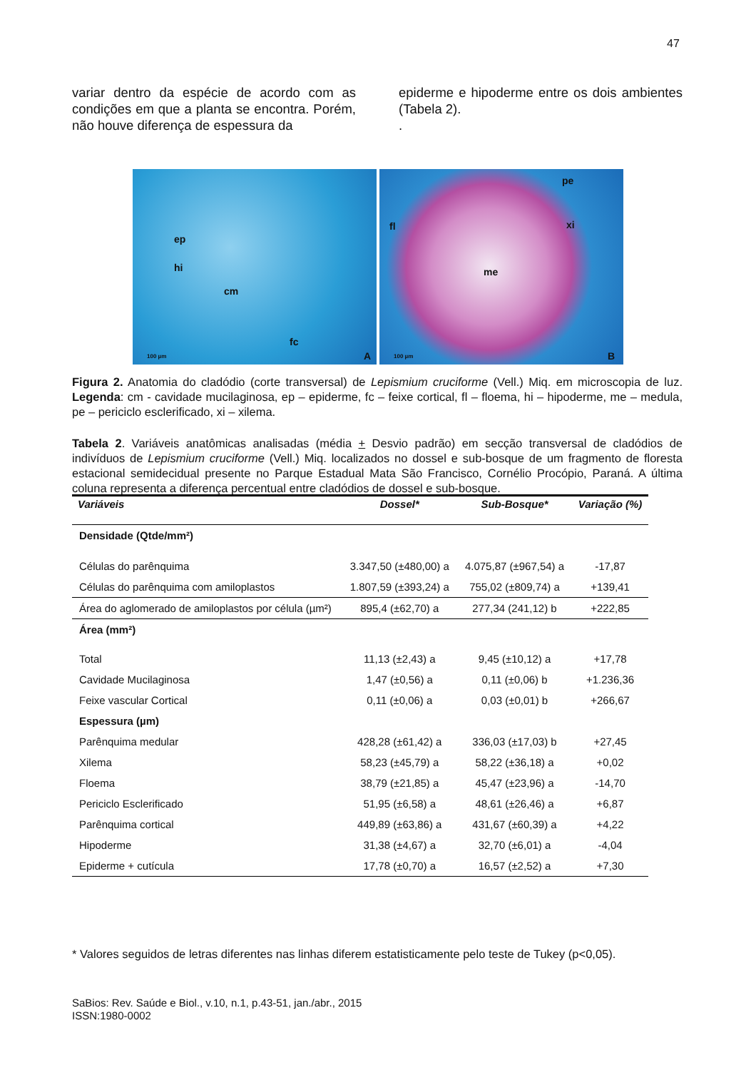47
variar dentro da espécie de acordo com as condições em que a planta se encontra. Porém, não houve diferença de espessura da
epiderme e hipoderme entre os dois ambientes (Tabela 2).
.
ep
hi
cm
fc
100 µm A
pe
fl xi
me
100 µm B
Figura 2. Anatomia do cladódio (corte transversal) de Lepismium cruciforme (Vell.) Miq. em microscopia de luz. Legenda: cm - cavidade mucilaginosa, ep – epiderme, fc – feixe cortical, fl – floema, hi – hipoderme, me – medula, pe – periciclo esclerificado, xi – xilema.
Tabela 2. Variáveis anatômicas analisadas (média + Desvio padrão) em secção transversal de cladódios de indivíduos de Lepismium cruciforme (Vell.) Miq. localizados no dossel e sub-bosque de um fragmento de floresta estacional semidecidual presente no Parque Estadual Mata São Francisco, Cornélio Procópio, Paraná. A última coluna representa a diferença percentual entre cladódios de dossel e sub-bosque.
| Variáveis | Dossel* | Sub-Bosque* | Variação (%) |
| --- | --- | --- | --- |
| Densidade (Qtde/mm²) | | | |
| Células do parênquima | 3.347,50 (±480,00) a | 4.075,87 (±967,54) a | -17,87 |
| Células do parênquima com amiloplastos | 1.807,59 (±393,24) a | 755,02 (±809,74) a | +139,41 |
| Área do aglomerado de amiloplastos por célula (µm²) | 895,4 (±62,70) a | 277,34 (241,12) b | +222,85 |
| Área (mm²) | | | |
| Total | 11,13 (±2,43) a | 9,45 (±10,12) a | +17,78 |
| Cavidade Mucilaginosa | 1,47 (±0,56) a | 0,11 (±0,06) b | +1.236,36 |
| Feixe vascular Cortical | 0,11 (±0,06) a | 0,03 (±0,01) b | +266,67 |
| Espessura (µm) | | | |
| Parênquima medular | 428,28 (±61,42) a | 336,03 (±17,03) b | +27,45 |
| Xilema | 58,23 (±45,79) a | 58,22 (±36,18) a | +0,02 |
| Floema | 38,79 (±21,85) a | 45,47 (±23,96) a | -14,70 |
| Periciclo Esclerificado | 51,95 (±6,58) a | 48,61 (±26,46) a | +6,87 |
| Parênquima cortical | 449,89 (±63,86) a | 431,67 (±60,39) a | +4,22 |
| Hipoderme | 31,38 (±4,67) a | 32,70 (±6,01) a | -4,04 |
| Epiderme + cutícula | 17,78 (±0,70) a | 16,57 (±2,52) a | +7,30 |
* Valores seguidos de letras diferentes nas linhas diferem estatisticamente pelo teste de Tukey (p<0,05).
SaBios: Rev. Saúde e Biol., v.10, n.1, p.43-51, jan./abr., 2015
ISSN:1980-0002